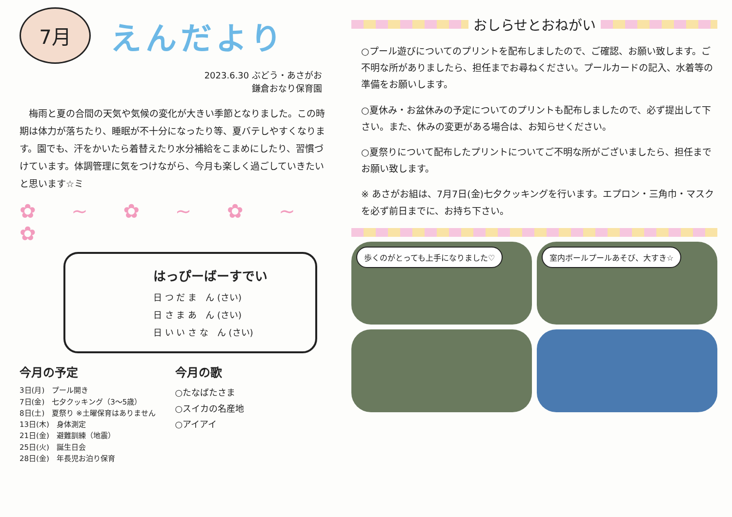7月
えんだより
2023.6.30 ぶどう・あさがお
鎌倉おなり保育園
　梅雨と夏の合間の天気や気候の変化が大きい季節となりました。この時期は体力が落ちたり、睡眠が不十分になったり等、夏バテしやすくなります。園でも、汗をかいたら着替えたり水分補給をこまめにしたり、習慣づけています。体調管理に気をつけながら、今月も楽しく過ごしていきたいと思います☆ミ
✿ ~ ✿ ~ ✿ ~ ✿
はっぴーばーすでい
日 つ だ ま　ん (さい)
日 さ ま あ　ん (さい)
日 い い さ な　ん (さい)
今月の予定
3日(月)　プール開き
7日(金)　七夕クッキング（3～5歳）
8日(土)　夏祭り ※土曜保育はありません
13日(木)　身体測定
21日(金)　避難訓練（地震）
25日(火)　誕生日会
28日(金)　年長児お泊り保育
今月の歌
○たなばたさま
○スイカの名産地
○アイアイ
おしらせとおねがい
○プール遊びについてのプリントを配布しましたので、ご確認、お願い致します。ご不明な所がありましたら、担任までお尋ねください。プールカードの記入、水着等の準備をお願いします。
○夏休み・お盆休みの予定についてのプリントも配布しましたので、必ず提出して下さい。また、休みの変更がある場合は、お知らせください。
○夏祭りについて配布したプリントについてご不明な所がございましたら、担任までお願い致します。
※ あさがお組は、7月7日(金)七夕クッキングを行います。エプロン・三角巾・マスクを必ず前日までに、お持ち下さい。
歩くのがとっても上手になりました♡
室内ボールプールあそび、大すき☆